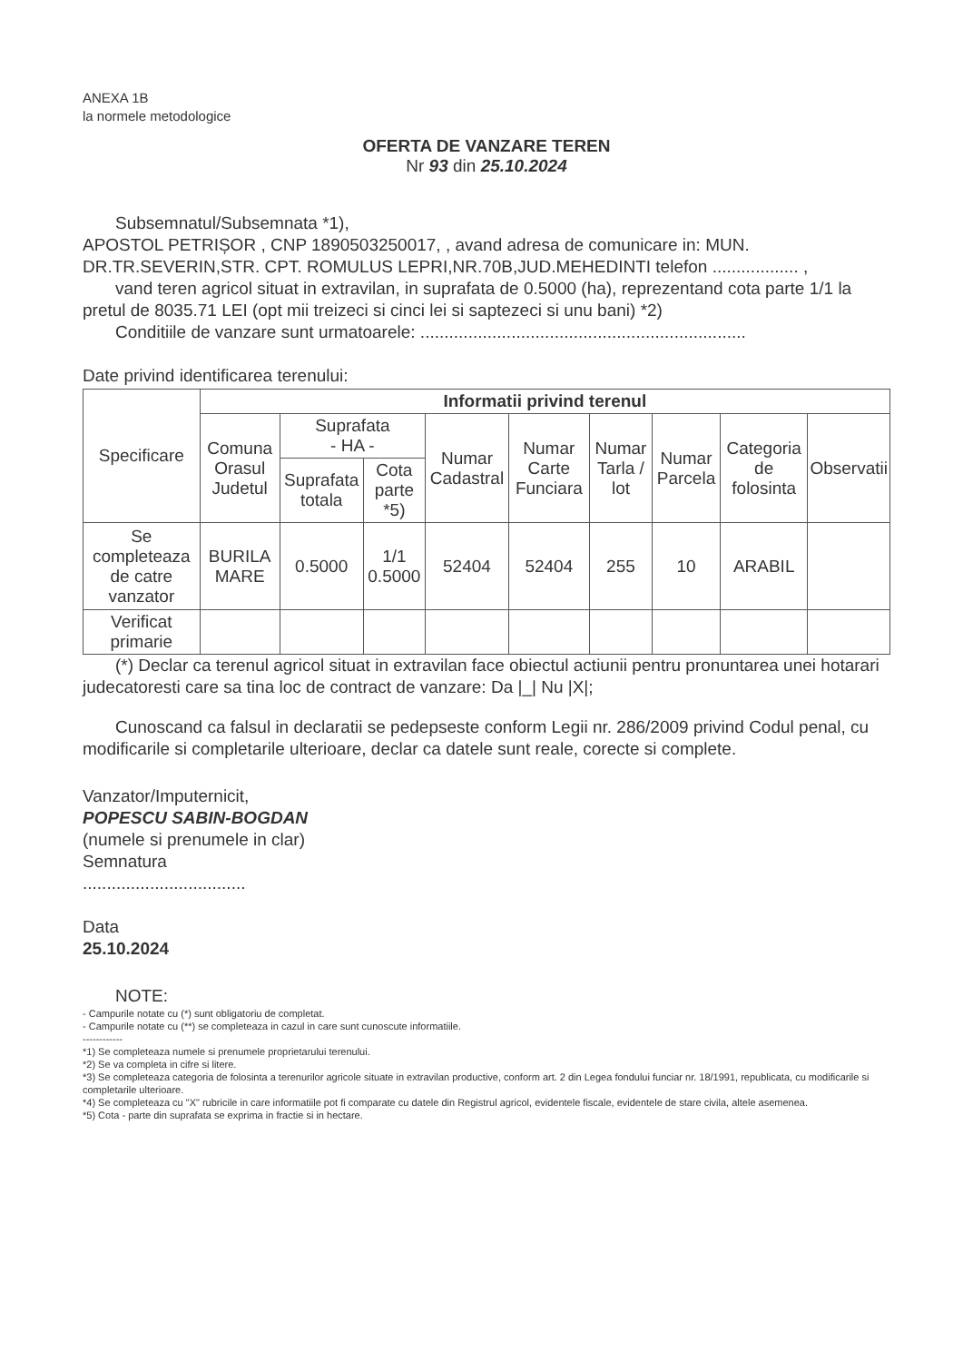ANEXA 1B
la normele metodologice
OFERTA DE VANZARE TEREN
Nr 93 din 25.10.2024
Subsemnatul/Subsemnata *1),
APOSTOL PETRIȘOR , CNP 1890503250017, , avand adresa de comunicare in: MUN. DR.TR.SEVERIN,STR. CPT. ROMULUS LEPRI,NR.70B,JUD.MEHEDINTI telefon .................. ,
vand teren agricol situat in extravilan, in suprafata de 0.5000 (ha), reprezentand cota parte 1/1 la pretul de 8035.71 LEI (opt mii treizeci si cinci lei si saptezeci si unu bani) *2)
Conditiile de vanzare sunt urmatoarele: ....................................................................
Date privind identificarea terenului:
| Specificare | Informatii privind terenul | | | | | | | | |
| --- | --- | --- | --- | --- | --- | --- | --- | --- | --- |
| | Comuna Orasul Judetul | Suprafata - HA - | | Numar Cadastral | Numar Carte Funciara | Numar Tarla / lot | Numar Parcela | Categoria de folosinta | Observatii |
| | | Suprafata totala | Cota parte *5) | | | | | | |
| Se completeaza de catre vanzator | BURILA MARE | 0.5000 | 1/1 0.5000 | 52404 | 52404 | 255 | 10 | ARABIL | |
| Verificat primarie | | | | | | | | | |
(*) Declar ca terenul agricol situat in extravilan face obiectul actiunii pentru pronuntarea unei hotarari judecatoresti care sa tina loc de contract de vanzare: Da |_| Nu |X|;
Cunoscand ca falsul in declaratii se pedepseste conform Legii nr. 286/2009 privind Codul penal, cu modificarile si completarile ulterioare, declar ca datele sunt reale, corecte si complete.
Vanzator/Imputernicit,
POPESCU SABIN-BOGDAN
(numele si prenumele in clar)
Semnatura
..................................
Data
25.10.2024
NOTE:
- Campurile notate cu (*) sunt obligatoriu de completat.
- Campurile notate cu (**) se completeaza in cazul in care sunt cunoscute informatiile.
------------
*1) Se completeaza numele si prenumele proprietarului terenului.
*2) Se va completa in cifre si litere.
*3) Se completeaza categoria de folosinta a terenurilor agricole situate in extravilan productive, conform art. 2 din Legea fondului funciar nr. 18/1991, republicata, cu modificarile si completarile ulterioare.
*4) Se completeaza cu "X" rubricile in care informatiile pot fi comparate cu datele din Registrul agricol, evidentele fiscale, evidentele de stare civila, altele asemenea.
*5) Cota - parte din suprafata se exprima in fractie si in hectare.